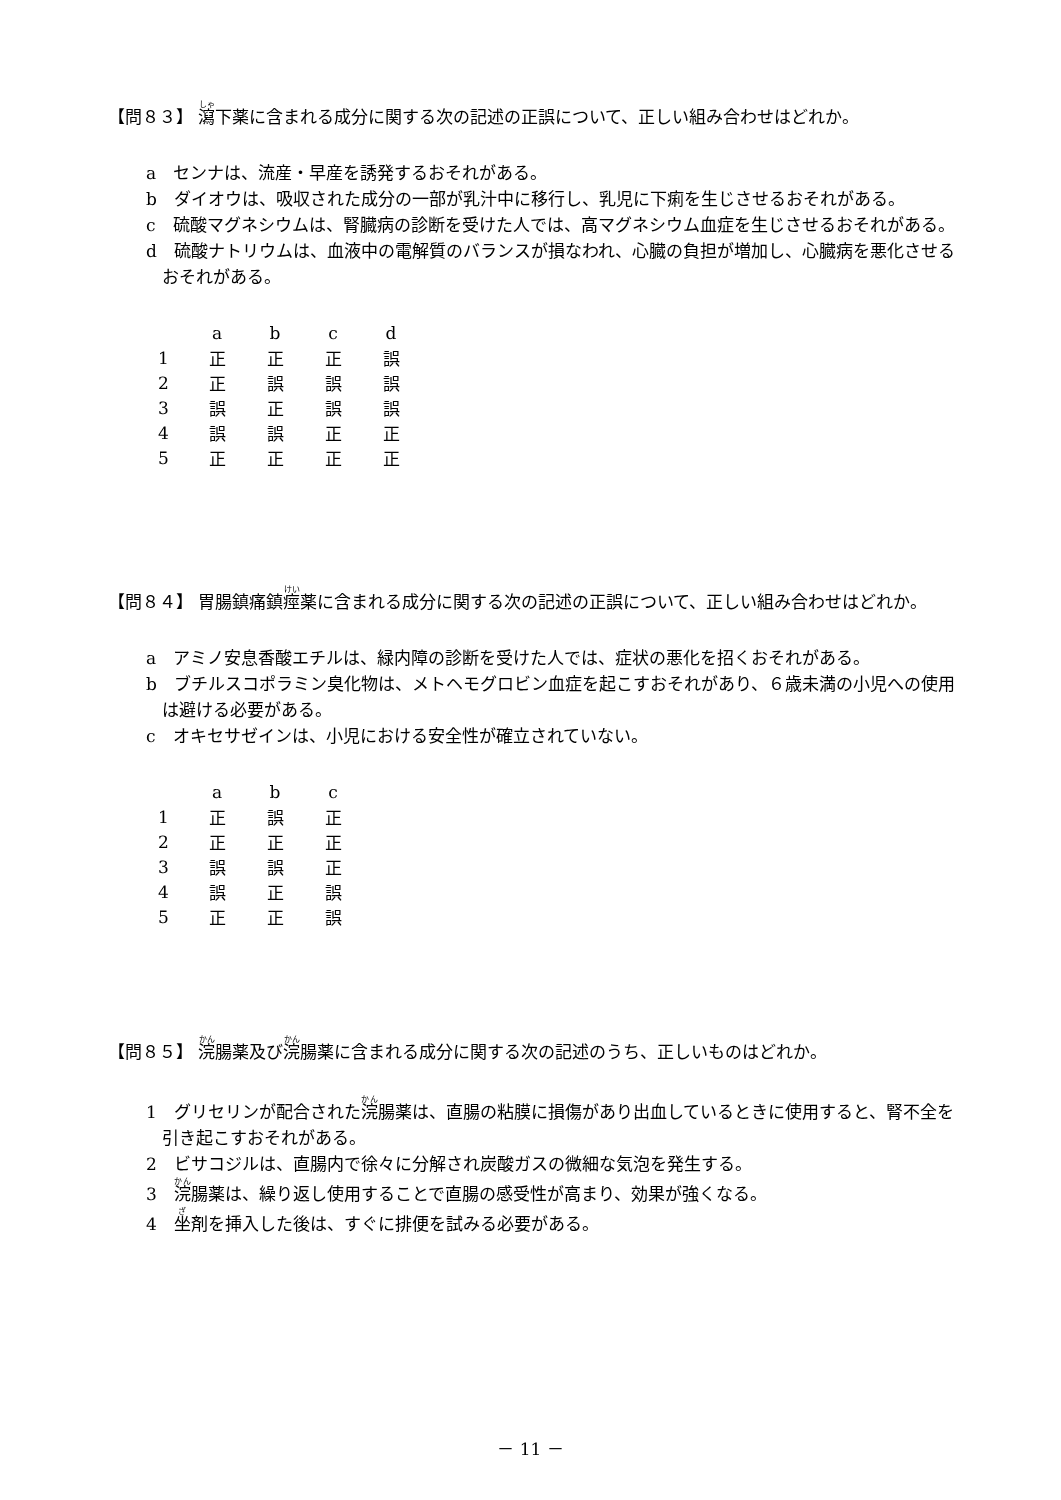【問８３】 瀉下薬に含まれる成分に関する次の記述の正誤について、正しい組み合わせはどれか。
a　センナは、流産・早産を誘発するおそれがある。
b　ダイオウは、吸収された成分の一部が乳汁中に移行し、乳児に下痢を生じさせるおそれがある。
c　硫酸マグネシウムは、腎臓病の診断を受けた人では、高マグネシウム血症を生じさせるおそれがある。
d　硫酸ナトリウムは、血液中の電解質のバランスが損なわれ、心臓の負担が増加し、心臓病を悪化させるおそれがある。
| | a | b | c | d |
| --- | --- | --- | --- | --- |
| 1 | 正 | 正 | 正 | 誤 |
| 2 | 正 | 誤 | 誤 | 誤 |
| 3 | 誤 | 正 | 誤 | 誤 |
| 4 | 誤 | 誤 | 正 | 正 |
| 5 | 正 | 正 | 正 | 正 |
【問８４】 胃腸鎮痛鎮痙薬に含まれる成分に関する次の記述の正誤について、正しい組み合わせはどれか。
a　アミノ安息香酸エチルは、緑内障の診断を受けた人では、症状の悪化を招くおそれがある。
b　ブチルスコポラミン臭化物は、メトヘモグロビン血症を起こすおそれがあり、６歳未満の小児への使用は避ける必要がある。
c　オキセサゼインは、小児における安全性が確立されていない。
| | a | b | c |
| --- | --- | --- | --- |
| 1 | 正 | 誤 | 正 |
| 2 | 正 | 正 | 正 |
| 3 | 誤 | 誤 | 正 |
| 4 | 誤 | 正 | 誤 |
| 5 | 正 | 正 | 誤 |
【問８５】 浣腸薬及び浣腸薬に含まれる成分に関する次の記述のうち、正しいものはどれか。
1　グリセリンが配合された浣腸薬は、直腸の粘膜に損傷があり出血しているときに使用すると、腎不全を引き起こすおそれがある。
2　ビサコジルは、直腸内で徐々に分解され炭酸ガスの微細な気泡を発生する。
3　浣腸薬は、繰り返し使用することで直腸の感受性が高まり、効果が強くなる。
4　坐剤を挿入した後は、すぐに排便を試みる必要がある。
－ 11 －